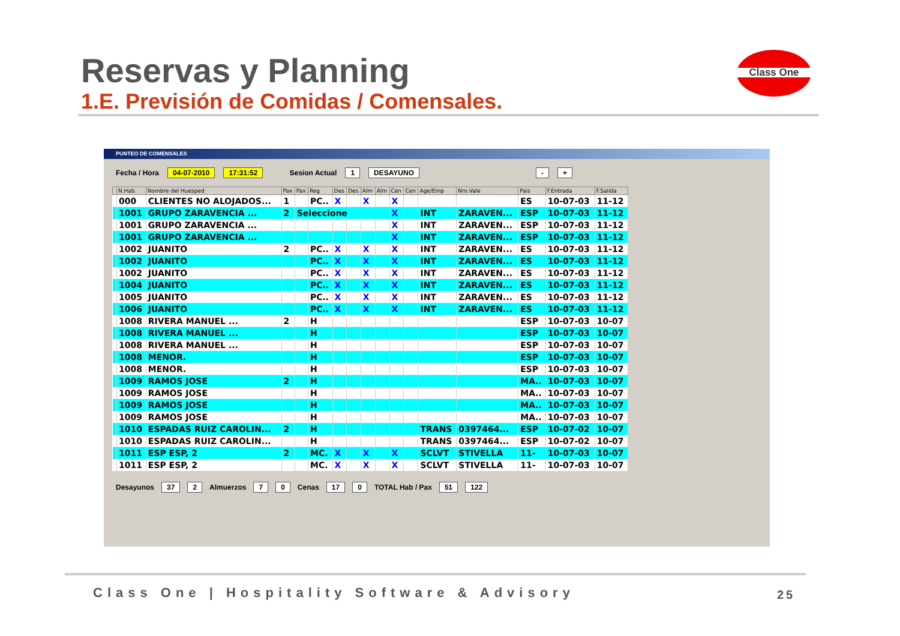Reservas y Planning
1.E. Previsión de Comidas / Comensales.
Class One
PUNTEO DE COMENSALES
Fecha / Hora 04-07-2010 17:31:52 Sesion Actual 1 DESAYUNO - +
| | N.Hab. | Nombre del Huesped | Pax | Pax | Reg | Des | Des | Alm | Alm | Cen | Cen | Age/Emp | Nro.Vale | Pais | F.Entrada | F.Salida |
| --- | --- | --- | --- | --- | --- | --- | --- | --- | --- | --- | --- | --- | --- | --- | --- | --- |
| | 000 | CLIENTES NO ALOJADOS... | 1 | | PC.. | X | | X | | X | | | | ES | 10-07-03 | 11-12 |
| | 1001 | GRUPO ZARAVENCIA ... | 2 | Seleccione | | | | | | X | | INT | ZARAVEN... | ESP | 10-07-03 | 11-12 |
| | 1001 | GRUPO ZARAVENCIA ... | | | | | | | | X | | INT | ZARAVEN... | ESP | 10-07-03 | 11-12 |
| | 1001 | GRUPO ZARAVENCIA ... | | | | | | | | X | | INT | ZARAVEN... | ESP | 10-07-03 | 11-12 |
| | 1002 | JUANITO | 2 | | PC.. | X | | X | | X | | INT | ZARAVEN... | ES | 10-07-03 | 11-12 |
| | 1002 | JUANITO | | | PC.. | X | | X | | X | | INT | ZARAVEN... | ES | 10-07-03 | 11-12 |
| | 1002 | JUANITO | | | PC.. | X | | X | | X | | INT | ZARAVEN... | ES | 10-07-03 | 11-12 |
| | 1004 | JUANITO | | | PC.. | X | | X | | X | | INT | ZARAVEN... | ES | 10-07-03 | 11-12 |
| | 1005 | JUANITO | | | PC.. | X | | X | | X | | INT | ZARAVEN... | ES | 10-07-03 | 11-12 |
| | 1006 | JUANITO | | | PC.. | X | | X | | X | | INT | ZARAVEN... | ES | 10-07-03 | 11-12 |
| | 1008 | RIVERA MANUEL ... | 2 | | H | | | | | | | | | ESP | 10-07-03 | 10-07 |
| | 1008 | RIVERA MANUEL ... | | | H | | | | | | | | | ESP | 10-07-03 | 10-07 |
| | 1008 | RIVERA MANUEL ... | | | H | | | | | | | | | ESP | 10-07-03 | 10-07 |
| | 1008 | MENOR. | | | H | | | | | | | | | ESP | 10-07-03 | 10-07 |
| | 1008 | MENOR. | | | H | | | | | | | | | ESP | 10-07-03 | 10-07 |
| | 1009 | RAMOS JOSE | 2 | | H | | | | | | | | | MA.. | 10-07-03 | 10-07 |
| | 1009 | RAMOS JOSE | | | H | | | | | | | | | MA.. | 10-07-03 | 10-07 |
| | 1009 | RAMOS JOSE | | | H | | | | | | | | | MA.. | 10-07-03 | 10-07 |
| | 1009 | RAMOS JOSE | | | H | | | | | | | | | MA.. | 10-07-03 | 10-07 |
| | 1010 | ESPADAS RUIZ CAROLIN... | 2 | | H | | | | | | | TRANS | 0397464... | ESP | 10-07-02 | 10-07 |
| | 1010 | ESPADAS RUIZ CAROLIN... | | | H | | | | | | | TRANS | 0397464... | ESP | 10-07-02 | 10-07 |
| | 1011 | ESP ESP, 2 | 2 | | MC. | X | | X | | X | | SCLVT | STIVELLA | 11- | 10-07-03 | 10-07 |
| | 1011 | ESP ESP, 2 | | | MC. | X | | X | | X | | SCLVT | STIVELLA | 11- | 10-07-03 | 10-07 |
Desayunos 37 2 Almuerzos 7 0 Cenas 17 0 TOTAL Hab / Pax 51 122
Class One | Hospitality Software & Advisory
25